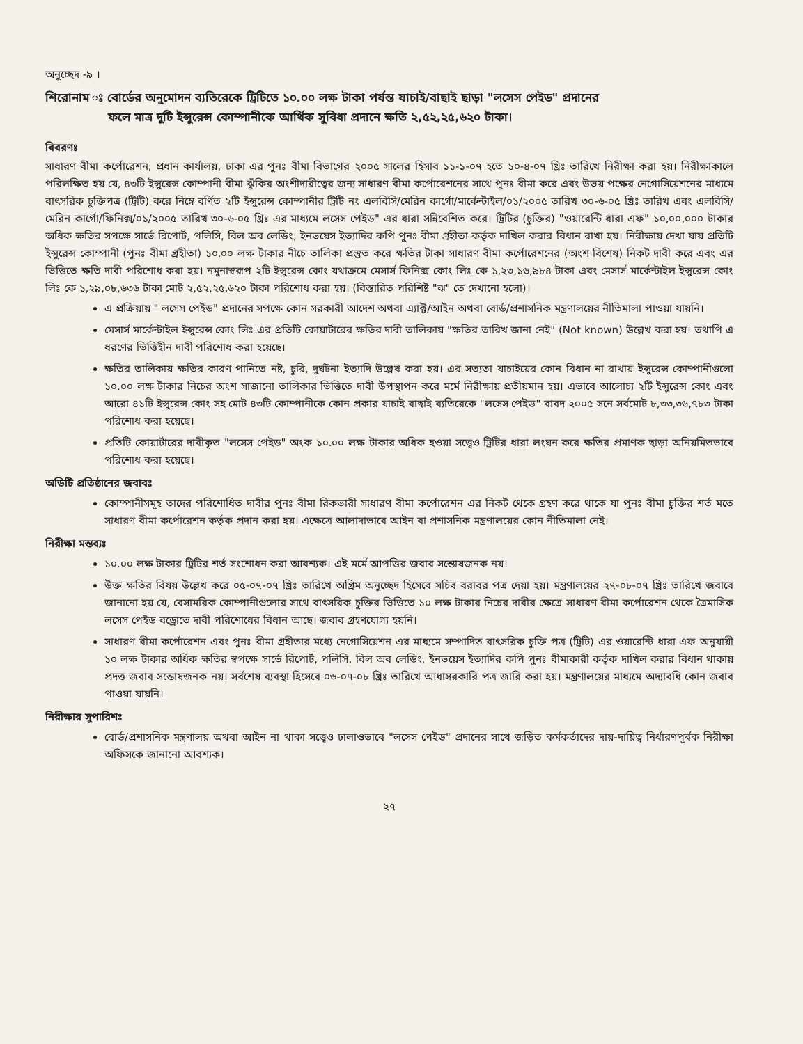অনুচ্ছেদ -৯ ।
শিরোনাম ঃ বোর্ডের অনুমোদন ব্যতিরেকে ট্রিটিতে ১০.০০ লক্ষ টাকা পর্যন্ত যাচাই/বাছাই ছাড়া "লসেস পেইড" প্রদানের
ফলে মাত্র দুটি ইন্সুরেন্স কোম্পানীকে আর্থিক সুবিধা প্রদানে ক্ষতি ২,৫২,২৫,৬২০ টাকা।
বিবরণঃ
সাধারণ বীমা কর্পোরেশন, প্রধান কার্যালয়, ঢাকা এর পুনঃ বীমা বিভাগের ২০০৫ সালের হিসাব ১১-১-০৭ হতে ১০-৪-০৭ খ্রিঃ তারিখে নিরীক্ষা করা হয়। নিরীক্ষাকালে পরিলক্ষিত হয় যে, ৪৩টি ইন্সুরেন্স কোম্পানী বীমা ঝুঁকির অংশীদারীত্বের জন্য সাধারণ বীমা কর্পোরেশনের সাথে পুনঃ বীমা করে এবং উভয় পক্ষের নেগোসিয়েশনের মাধ্যমে বাৎসরিক চুক্তিপত্র (ট্রিটি) করে নিম্নে বর্ণিত ২টি ইন্সুরেন্স কোম্পানীর ট্রিটি নং এলবিসি/মেরিন কার্গো/মার্কেন্টাইল/০১/২০০৫ তারিখ ৩০-৬-০৫ খ্রিঃ তারিখ এবং এলবিসি/মেরিন কার্গো/ফিনিক্স/০১/২০০৫ তারিখ ৩০-৬-০৫ খ্রিঃ এর মাধ্যমে লসেস পেইড" এর ধারা সন্নিবেশিত করে। ট্রিটির (চুক্তির) "ওয়ারেন্টি ধারা এফ" ১০,০০,০০০ টাকার অধিক ক্ষতির সপক্ষে সার্ভে রিপোর্ট, পলিসি, বিল অব লেডিং, ইনভয়েস ইত্যাদির কপি পুনঃ বীমা গ্রহীতা কর্তৃক দাখিল করার বিধান রাখা হয়। নিরীক্ষায় দেখা যায় প্রতিটি ইন্সুরেন্স কোম্পানী (পুনঃ বীমা গ্রহীতা) ১০.০০ লক্ষ টাকার নীচে তালিকা প্রস্তুত করে ক্ষতির টাকা সাধারণ বীমা কর্পোরেশনের (অংশ বিশেষ) নিকট দাবী করে এবং এর ভিত্তিতে ক্ষতি দাবী পরিশোধ করা হয়। নমুনাস্বরূপ ২টি ইন্সুরেন্স কোং যথাক্রমে মেসার্স ফিনিক্স কোং লিঃ কে ১,২৩,১৬,৯৮৪ টাকা এবং মেসার্স মার্কেন্টাইল ইন্সুরেন্স কোং লিঃ কে ১,২৯,০৮,৬৩৬ টাকা মোট ২,৫২,২৫,৬২০ টাকা পরিশোধ করা হয়। (বিস্তারিত পরিশিষ্ট "ঝ" তে দেখানো হলো)।
এ প্রক্রিয়ায় " লসেস পেইড" প্রদানের সপক্ষে কোন সরকারী আদেশ অথবা এ্যাক্ট/আইন অথবা বোর্ড/প্রশাসনিক মন্ত্রণালয়ের নীতিমালা পাওয়া যায়নি।
মেসার্স মার্কেন্টাইল ইন্সুরেন্স কোং লিঃ এর প্রতিটি কোয়ার্টারের ক্ষতির দাবী তালিকায় "ক্ষতির তারিখ জানা নেই" (Not known) উল্লেখ করা হয়। তথাপি এ ধরণের ভিত্তিহীন দাবী পরিশোধ করা হয়েছে।
ক্ষতির তালিকায় ক্ষতির কারণ পানিতে নষ্ট, চুরি, দুর্ঘটনা ইত্যাদি উল্লেখ করা হয়। এর সত্যতা যাচাইয়ের কোন বিধান না রাখায় ইন্সুরেন্স কোম্পানীগুলো ১০.০০ লক্ষ টাকার নিচের অংশ সাজানো তালিকার ভিত্তিতে দাবী উপস্থাপন করে মর্মে নিরীক্ষায় প্রতীয়মান হয়। এভাবে আলোচ্য ২টি ইন্সুরেন্স কোং এবং আরো ৪১টি ইন্সুরেন্স কোং সহ মোট ৪৩টি কোম্পানীকে কোন প্রকার যাচাই বাছাই ব্যতিরেকে "লসেস পেইড" বাবদ ২০০৫ সনে সর্বমোট ৮,৩৩,৩৬,৭৮৩ টাকা পরিশোধ করা হয়েছে।
প্রতিটি কোয়ার্টারের দাবীকৃত "লসেস পেইড" অংক ১০.০০ লক্ষ টাকার অধিক হওয়া সত্ত্বেও ট্রিটির ধারা লংঘন করে ক্ষতির প্রমাণক ছাড়া অনিয়মিতভাবে পরিশোধ করা হয়েছে।
অডিটি প্রতিষ্ঠানের জবাবঃ
কোম্পানীসমূহ তাদের পরিশোধিত দাবীর পুনঃ বীমা রিকভারী সাধারণ বীমা কর্পোরেশন এর নিকট থেকে গ্রহণ করে থাকে যা পুনঃ বীমা চুক্তির শর্ত মতে সাধারণ বীমা কর্পোরেশন কর্তৃক প্রদান করা হয়। এক্ষেত্রে আলাদাভাবে আইন বা প্রশাসনিক মন্ত্রণালয়ের কোন নীতিমালা নেই।
নিরীক্ষা মন্তব্যঃ
১০.০০ লক্ষ টাকার ট্রিটির শর্ত সংশোধন করা আবশ্যক। এই মর্মে আপত্তির জবাব সন্তোষজনক নয়।
উক্ত ক্ষতির বিষয় উল্লেখ করে ০৫-০৭-০৭ খ্রিঃ তারিখে অগ্রিম অনুচ্ছেদ হিসেবে সচিব বরাবর পত্র দেয়া হয়। মন্ত্রণালয়ের ২৭-০৮-০৭ খ্রিঃ তারিখে জবাবে জানানো হয় যে, বেসামরিক কোম্পানীগুলোর সাথে বাৎসরিক চুক্তির ভিত্তিতে ১০ লক্ষ টাকার নিচের দাবীর ক্ষেত্রে সাধারণ বীমা কর্পোরেশন থেকে ত্রৈমাসিক লসেস পেইড বড্রোতে দাবী পরিশোধের বিধান আছে। জবাব গ্রহণযোগ্য হয়নি।
সাধারণ বীমা কর্পোরেশন এবং পুনঃ বীমা গ্রহীতার মধ্যে নেগোসিয়েশন এর মাধ্যমে সম্পাদিত বাৎসরিক চুক্তি পত্র (ট্রিটি) এর ওয়ারেন্টি ধারা এফ অনুযায়ী ১০ লক্ষ টাকার অধিক ক্ষতির স্বপক্ষে সার্ভে রিপোর্ট, পলিসি, বিল অব লেডিং, ইনভয়েস ইত্যাদির কপি পুনঃ বীমাকারী কর্তৃক দাখিল করার বিধান থাকায় প্রদত্ত জবাব সন্তোষজনক নয়। সর্বশেষ ব্যবস্থা হিসেবে ০৬-০৭-০৮ খ্রিঃ তারিখে আধাসরকারি পত্র জারি করা হয়। মন্ত্রণালয়ের মাধ্যমে অদ্যাবধি কোন জবাব পাওয়া যায়নি।
নিরীক্ষার সুপারিশঃ
বোর্ড/প্রশাসনিক মন্ত্রণালয় অথবা আইন না থাকা সত্ত্বেও ঢালাওভাবে "লসেস পেইড" প্রদানের সাথে জড়িত কর্মকর্তাদের দায়-দায়িত্ব নির্ধারণপূর্বক নিরীক্ষা অফিসকে জানানো আবশ্যক।
২৭